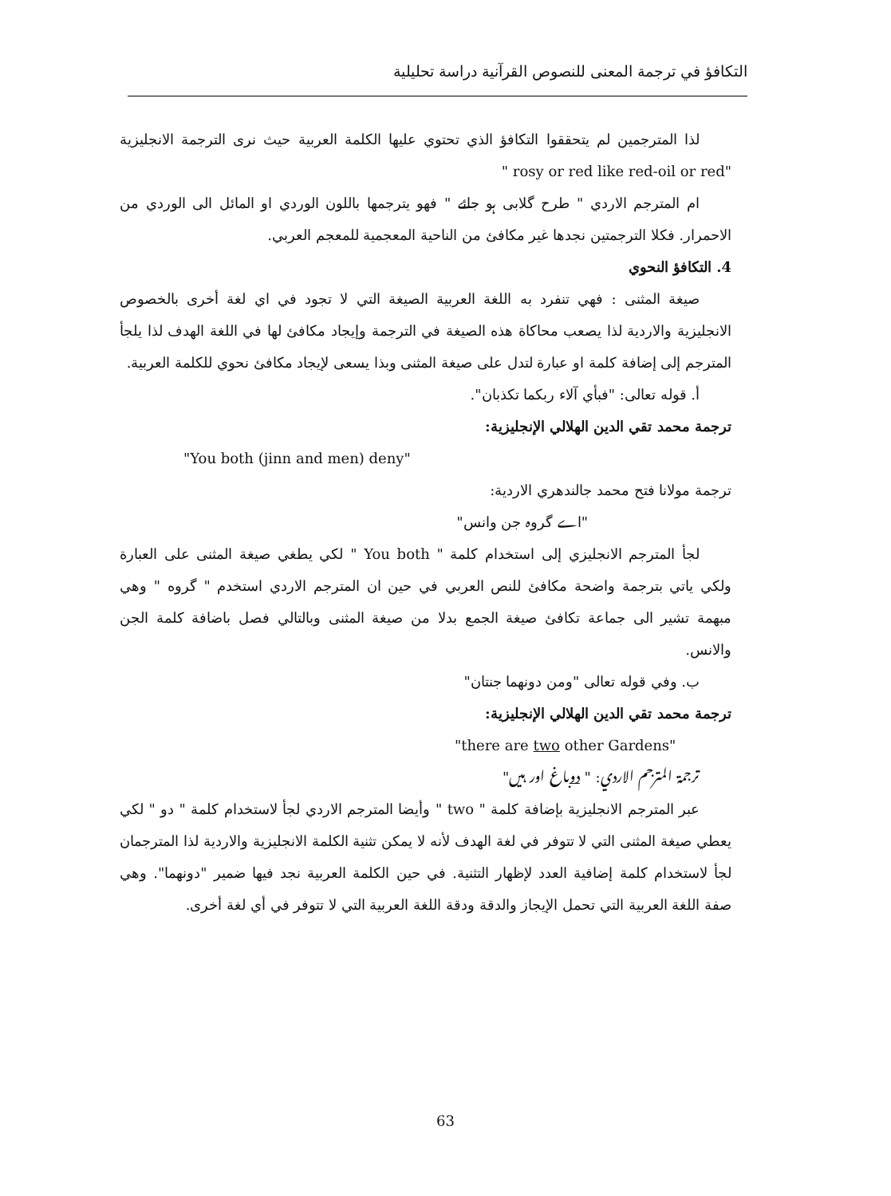التكافؤ في ترجمة المعنى للنصوص القرآنية دراسة تحليلية
لذا المترجمين لم يتحققوا التكافؤ الذي تحتوي عليها الكلمة العربية حيث نرى الترجمة الانجليزية "rosy or red like red-oil or red "
ام المترجم الاردي " طرح گلابی ہو جائے " فهو يترجمها باللون الوردي او المائل الى الوردي من الاحمرار. فكلا الترجمتين نجدها غير مكافئ من الناحية المعجمية للمعجم العربي.
4. التكافؤ النحوي
صيغة المثنى : فهي تنفرد به اللغة العربية الصيغة التي لا تجود في اي لغة أخرى بالخصوص الانجليزية والاردية لذا يصعب محاكاة هذه الصيغة في الترجمة وإيجاد مكافئ لها في اللغة الهدف لذا يلجأ المترجم إلى إضافة كلمة او عبارة لتدل على صيغة المثنى وبذا يسعى لإيجاد مكافئ نحوي للكلمة العربية.
أ. قوله تعالى: "فبأي آلاء ربكما تكذبان".
ترجمة محمد تقي الدين الهلالي الإنجليزية:
"You both (jinn and men) deny"
ترجمة مولانا فتح محمد جالندهري الاردية:
"اے گروہ جن وانس"
لجأ المترجم الانجليزي إلى استخدام كلمة " You both " لكي يطغي صيغة المثنى على العبارة ولكي ياتي بترجمة واضحة مكافئ للنص العربي في حين ان المترجم الاردي استخدم " گروه " وهي مبهمة تشير الى جماعة تكافئ صيغة الجمع بدلا من صيغة المثنى وبالتالي فصل باضافة كلمة الجن والانس.
ب. وفي قوله تعالى "ومن دونهما جنتان"
ترجمة محمد تقي الدين الهلالي الإنجليزية:
"there are two other Gardens"
ترجمة المترجم الاردي: " دوباغ اور ہیں"
عبر المترجم الانجليزية بإضافة كلمة " two " وأيضا المترجم الاردي لجأ لاستخدام كلمة " دو " لكي يعطي صيغة المثنى التي لا تتوفر في لغة الهدف لأنه لا يمكن تثنية الكلمة الانجليزية والاردية لذا المترجمان لجأ لاستخدام كلمة إضافية العدد لإظهار التثنية. في حين الكلمة العربية نجد فيها ضمير "دونهما". وهي صفة اللغة العربية التي تحمل الإيجاز والدقة ودقة اللغة العربية التي لا تتوفر في أي لغة أخرى.
63